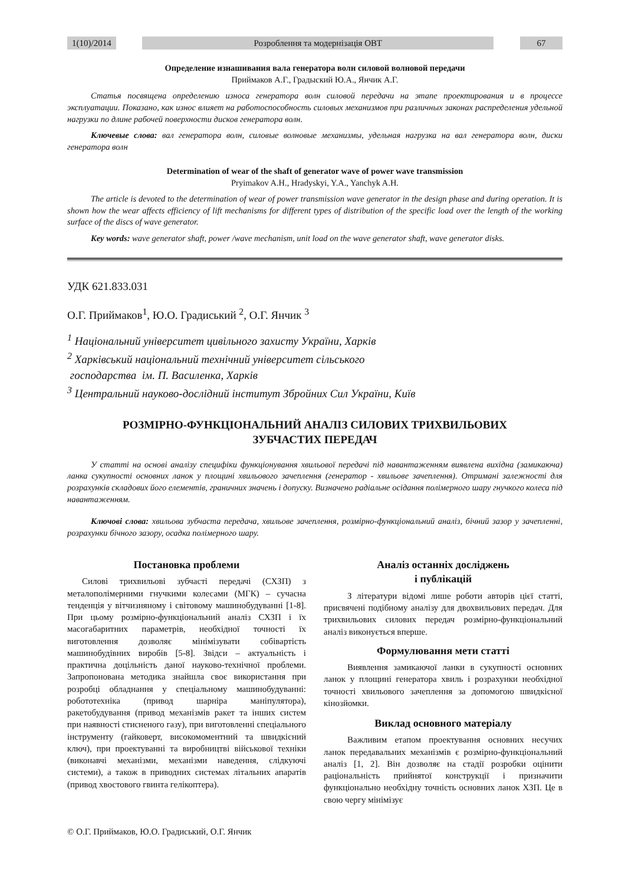1(10)/2014 Розроблення та модернізація ОВТ 67
Определение изнашивания вала генератора волн силовой волновой передачи
Приймаков А.Г., Градыский Ю.А., Янчик А.Г.
Статья посвящена определению износа генератора волн силовой передачи на этапе проектирования и в процессе эксплуатации. Показано, как износ влияет на работоспособность силовых механизмов при различных законах распределения удельной нагрузки по длине рабочей поверхности дисков генератора волн.
Ключевые слова: вал генератора волн, силовые волновые механизмы, удельная нагрузка на вал генератора волн, диски генератора волн
Determination of wear of the shaft of generator wave of power wave transmission
Pryimakov A.H., Hradyskyi, Y.A., Yanchyk A.H.
The article is devoted to the determination of wear of power transmission wave generator in the design phase and during operation. It is shown how the wear affects efficiency of lift mechanisms for different types of distribution of the specific load over the length of the working surface of the discs of wave generator.
Key words: wave generator shaft, power /wave mechanism, unit load on the wave generator shaft, wave generator disks.
УДК 621.833.031
О.Г. Приймаков<sup>1</sup>, Ю.О. Градиський <sup>2</sup>, О.Г. Янчик <sup>3</sup>
<sup>1</sup> Національний університет цивільного захисту України, Харків
<sup>2</sup> Харківський національний технічний університет сільського
господарства ім. П. Василенка, Харків
<sup>3</sup> Центральний науково-дослідний інститут Збройних Сил України, Київ
РОЗМІРНО-ФУНКЦІОНАЛЬНИЙ АНАЛІЗ СИЛОВИХ ТРИХВИЛЬОВИХ
ЗУБЧАСТИХ ПЕРЕДАЧ
У статті на основі аналізу специфіки функціонування хвильової передачі під навантаженням виявлена вихідна (замикаюча) ланка сукупності основних ланок у площині хвильового зачеплення (генератор - хвильове зачеплення). Отримані залежності для розрахунків складових його елементів, граничних значень і допуску. Визначено радіальне осідання полімерного шару гнучкого колеса під навантаженням.
Ключові слова: хвильова зубчаста передача, хвильове зачеплення, розмірно-функціональний аналіз, бічний зазор у зачепленні, розрахунки бічного зазору, осадка полімерного шару.
Постановка проблеми
Силові трихвильові зубчасті передачі (СХЗП) з металополімерними гнучкими колесами (МГК) – сучасна тенденція у вітчизняному і світовому машинобудуванні [1-8]. При цьому розмірно-функціональний аналіз СХЗП і їх масогабаритних параметрів, необхідної точності їх виготовлення дозволяє мінімізувати собівартість машинобудівних виробів [5-8]. Звідси – актуальність і практична доцільність даної науково-технічної проблеми. Запропонована методика знайшла своє використання при розробці обладнання у спеціальному машинобудуванні: робототехніка (привод шарніра маніпулятора), ракетобудування (привод механізмів ракет та інших систем при наявності стисненого газу), при виготовленні спеціального інструменту (гайковерт, високомоментний та швидкісний ключ), при проектуванні та виробництві військової техніки (виконавчі механізми, механізми наведення, слідкуючі системи), а також в приводних системах літальних апаратів (привод хвостового гвинта гелікоптера).
© О.Г. Приймаков, Ю.О. Градиський, О.Г. Янчик
Аналіз останніх досліджень
і публікацій
З літератури відомі лише роботи авторів цієї статті, присвячені подібному аналізу для двохвильових передач. Для трихвильових силових передач розмірно-функціональний аналіз виконується вперше.
Формулювання мети статті
Виявлення замикаючої ланки в сукупності основних ланок у площині генератора хвиль і розрахунки необхідної точності хвильового зачеплення за допомогою швидкісної кінозйомки.
Виклад основного матеріалу
Важливим етапом проектування основних несучих ланок передавальних механізмів є розмірно-функціональний аналіз [1, 2]. Він дозволяє на стадії розробки оцінити раціональність прийнятої конструкції і призначити функціонально необхідну точність основних ланок ХЗП. Це в свою чергу мінімізує